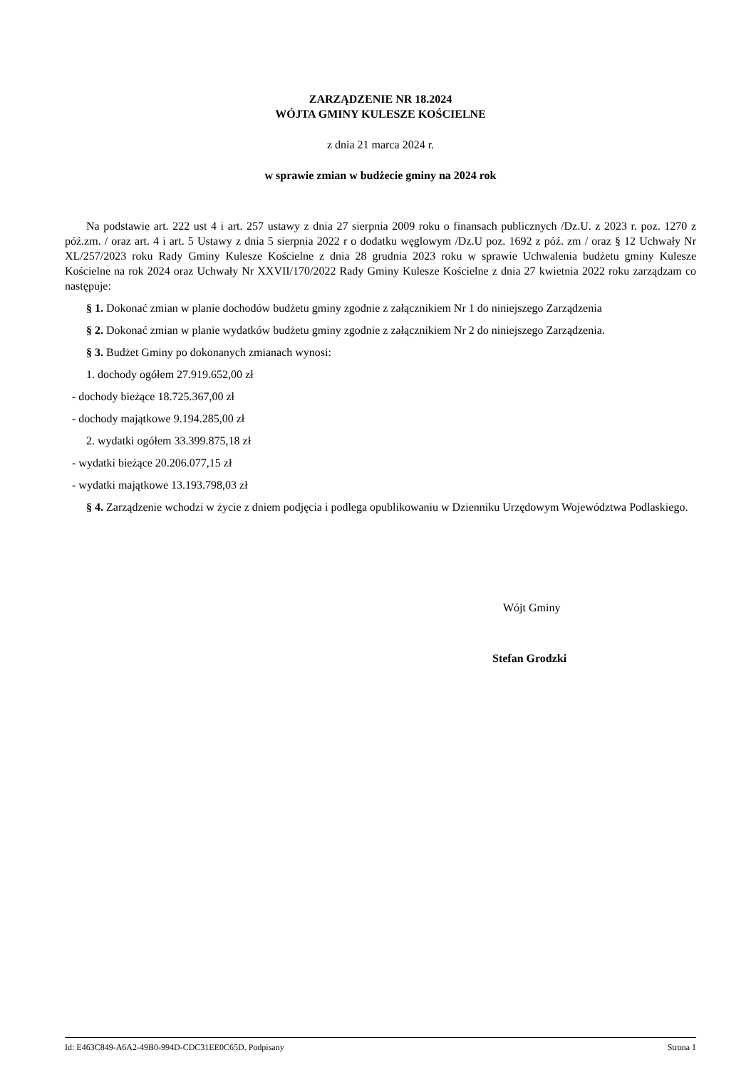ZARZĄDZENIE NR 18.2024
WÓJTA GMINY KULESZE KOŚCIELNE
z dnia 21 marca 2024 r.
w sprawie zmian w budżecie gminy na 2024 rok
Na podstawie art. 222 ust 4 i art. 257 ustawy z dnia 27 sierpnia 2009 roku o finansach publicznych /Dz.U. z 2023 r. poz. 1270 z póź.zm. / oraz art. 4 i art. 5 Ustawy z dnia 5 sierpnia 2022 r o dodatku węglowym /Dz.U poz. 1692 z póź. zm / oraz § 12 Uchwały Nr XL/257/2023 roku Rady Gminy Kulesze Kościelne z dnia 28 grudnia 2023 roku w sprawie Uchwalenia budżetu gminy Kulesze Kościelne na rok 2024 oraz Uchwały Nr XXVII/170/2022 Rady Gminy Kulesze Kościelne z dnia 27 kwietnia 2022 roku zarządzam co następuje:
§ 1. Dokonać zmian w planie dochodów budżetu gminy zgodnie z załącznikiem Nr 1 do niniejszego Zarządzenia
§ 2. Dokonać zmian w planie wydatków budżetu gminy zgodnie z załącznikiem Nr 2 do niniejszego Zarządzenia.
§ 3. Budżet Gminy po dokonanych zmianach wynosi:
1. dochody ogółem 27.919.652,00 zł
- dochody bieżące 18.725.367,00 zł
- dochody majątkowe 9.194.285,00 zł
2. wydatki ogółem 33.399.875,18 zł
- wydatki bieżące 20.206.077,15 zł
- wydatki majątkowe 13.193.798,03 zł
§ 4. Zarządzenie wchodzi w życie z dniem podjęcia i podlega opublikowaniu w Dzienniku Urzędowym Województwa Podlaskiego.
Wójt Gminy
Stefan Grodzki
Id: E463C849-A6A2-49B0-994D-CDC31EE0C65D. Podpisany Strona 1